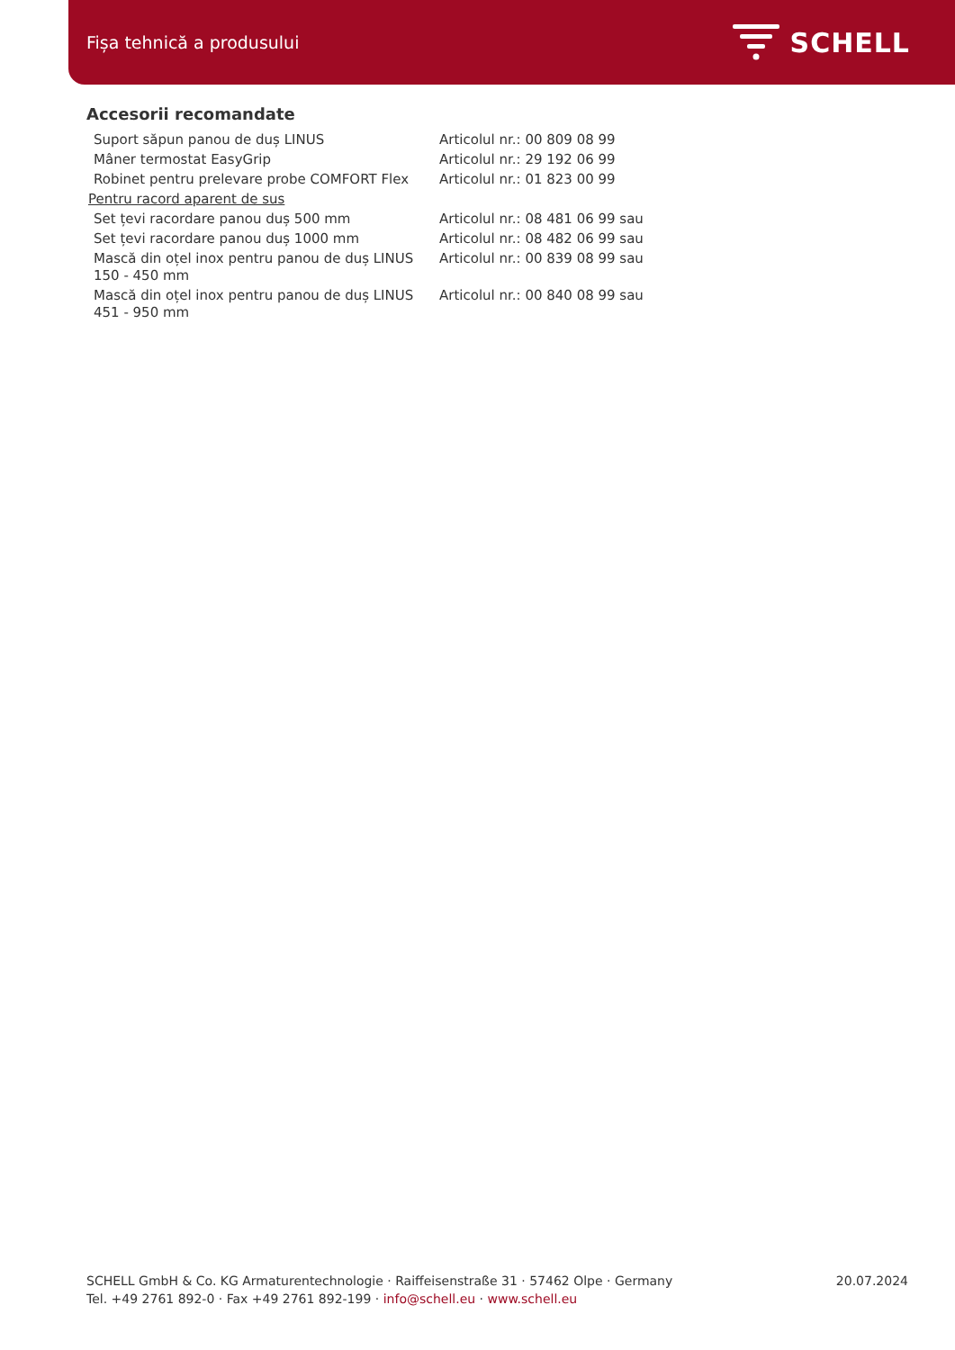Fișa tehnică a produsului SCHELL
Accesorii recomandate
| Suport săpun panou de duș LINUS | Articolul nr.: 00 809 08 99 |
| Mâner termostat EasyGrip | Articolul nr.: 29 192 06 99 |
| Robinet pentru prelevare probe COMFORT Flex | Articolul nr.: 01 823 00 99 |
| Pentru racord aparent de sus | |
| Set țevi racordare panou duș 500 mm | Articolul nr.: 08 481 06 99 sau |
| Set țevi racordare panou duș 1000 mm | Articolul nr.: 08 482 06 99 sau |
| Mască din oțel inox pentru panou de duș LINUS 150 - 450 mm | Articolul nr.: 00 839 08 99 sau |
| Mască din oțel inox pentru panou de duș LINUS 451 - 950 mm | Articolul nr.: 00 840 08 99 sau |
SCHELL GmbH & Co. KG Armaturentechnologie · Raiffeisenstraße 31 · 57462 Olpe · Germany
Tel. +49 2761 892-0 · Fax +49 2761 892-199 · info@schell.eu · www.schell.eu
20.07.2024